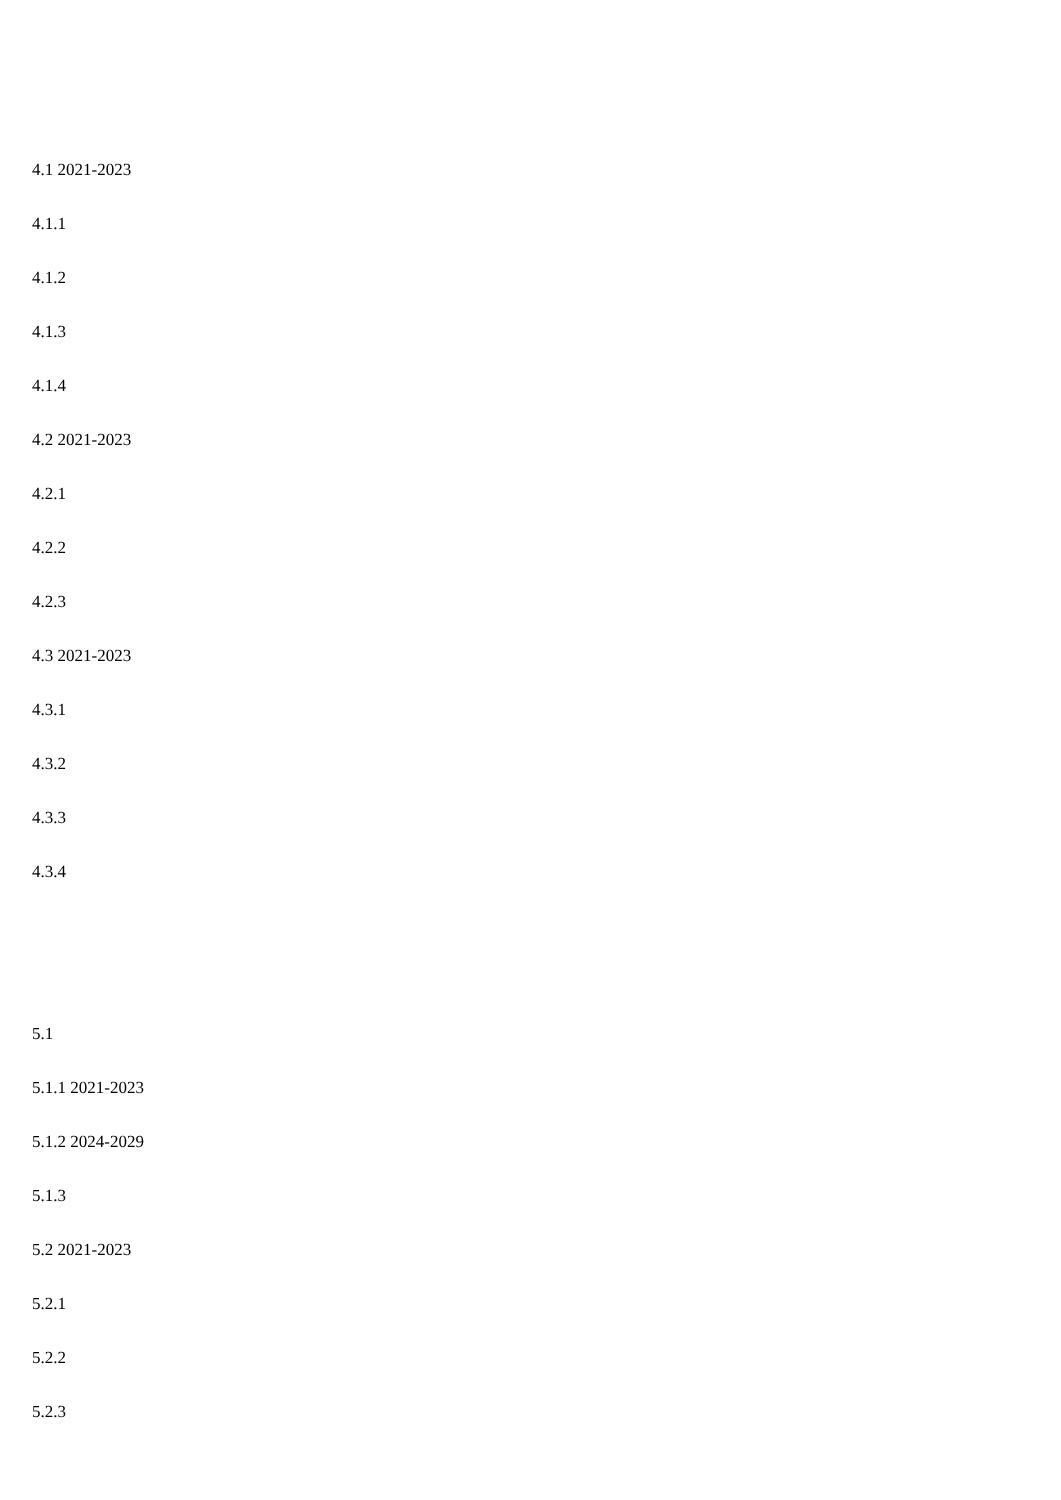4.1 2021-2023
4.1.1
4.1.2
4.1.3
4.1.4
4.2 2021-2023
4.2.1
4.2.2
4.2.3
4.3 2021-2023
4.3.1
4.3.2
4.3.3
4.3.4
5.1
5.1.1 2021-2023
5.1.2 2024-2029
5.1.3
5.2 2021-2023
5.2.1
5.2.2
5.2.3